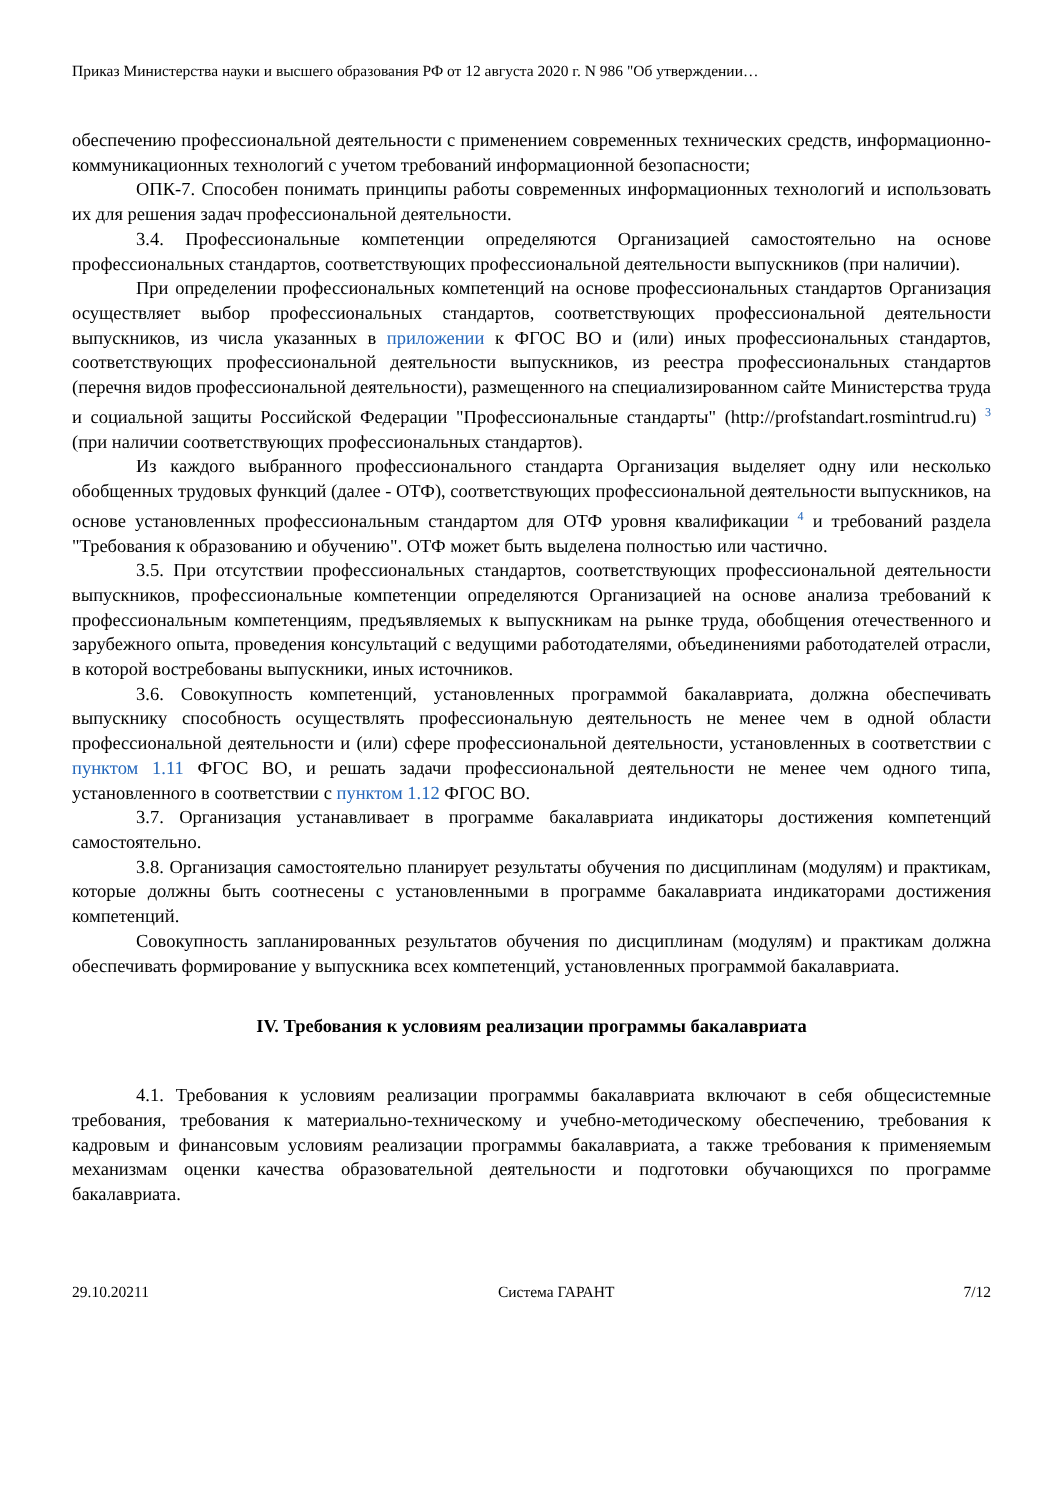Приказ Министерства науки и высшего образования РФ от 12 августа 2020 г. N 986 "Об утверждении…
обеспечению профессиональной деятельности с применением современных технических средств, информационно-коммуникационных технологий с учетом требований информационной безопасности;
ОПК-7. Способен понимать принципы работы современных информационных технологий и использовать их для решения задач профессиональной деятельности.
3.4. Профессиональные компетенции определяются Организацией самостоятельно на основе профессиональных стандартов, соответствующих профессиональной деятельности выпускников (при наличии).
При определении профессиональных компетенций на основе профессиональных стандартов Организация осуществляет выбор профессиональных стандартов, соответствующих профессиональной деятельности выпускников, из числа указанных в приложении к ФГОС ВО и (или) иных профессиональных стандартов, соответствующих профессиональной деятельности выпускников, из реестра профессиональных стандартов (перечня видов профессиональной деятельности), размещенного на специализированном сайте Министерства труда и социальной защиты Российской Федерации "Профессиональные стандарты" (http://profstandart.rosmintrud.ru) <sup>3</sup> (при наличии соответствующих профессиональных стандартов).
Из каждого выбранного профессионального стандарта Организация выделяет одну или несколько обобщенных трудовых функций (далее - ОТФ), соответствующих профессиональной деятельности выпускников, на основе установленных профессиональным стандартом для ОТФ уровня квалификации <sup>4</sup> и требований раздела "Требования к образованию и обучению". ОТФ может быть выделена полностью или частично.
3.5. При отсутствии профессиональных стандартов, соответствующих профессиональной деятельности выпускников, профессиональные компетенции определяются Организацией на основе анализа требований к профессиональным компетенциям, предъявляемых к выпускникам на рынке труда, обобщения отечественного и зарубежного опыта, проведения консультаций с ведущими работодателями, объединениями работодателей отрасли, в которой востребованы выпускники, иных источников.
3.6. Совокупность компетенций, установленных программой бакалавриата, должна обеспечивать выпускнику способность осуществлять профессиональную деятельность не менее чем в одной области профессиональной деятельности и (или) сфере профессиональной деятельности, установленных в соответствии с пунктом 1.11 ФГОС ВО, и решать задачи профессиональной деятельности не менее чем одного типа, установленного в соответствии с пунктом 1.12 ФГОС ВО.
3.7. Организация устанавливает в программе бакалавриата индикаторы достижения компетенций самостоятельно.
3.8. Организация самостоятельно планирует результаты обучения по дисциплинам (модулям) и практикам, которые должны быть соотнесены с установленными в программе бакалавриата индикаторами достижения компетенций.
Совокупность запланированных результатов обучения по дисциплинам (модулям) и практикам должна обеспечивать формирование у выпускника всех компетенций, установленных программой бакалавриата.
IV. Требования к условиям реализации программы бакалавриата
4.1. Требования к условиям реализации программы бакалавриата включают в себя общесистемные требования, требования к материально-техническому и учебно-методическому обеспечению, требования к кадровым и финансовым условиям реализации программы бакалавриата, а также требования к применяемым механизмам оценки качества образовательной деятельности и подготовки обучающихся по программе бакалавриата.
29.10.20211 Система ГАРАНТ 7/12